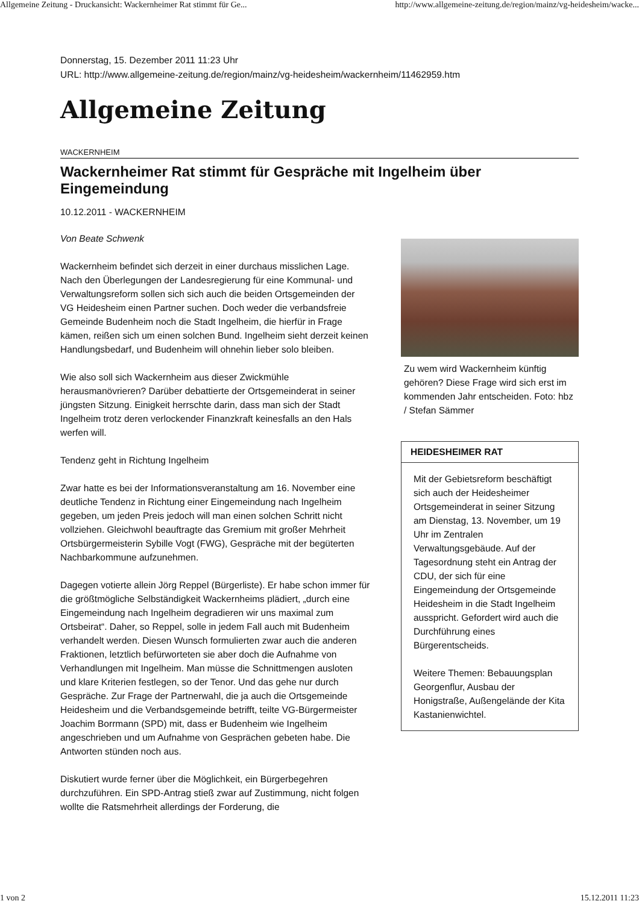Allgemeine Zeitung - Druckansicht: Wackernheimer Rat stimmt für Ge... http://www.allgemeine-zeitung.de/region/mainz/vg-heidesheim/wacke...
Donnerstag, 15. Dezember 2011 11:23 Uhr
URL: http://www.allgemeine-zeitung.de/region/mainz/vg-heidesheim/wackernheim/11462959.htm
Allgemeine Zeitung
WACKERNHEIM
Wackernheimer Rat stimmt für Gespräche mit Ingelheim über Eingemeindung
10.12.2011 - WACKERNHEIM
Von Beate Schwenk
Wackernheim befindet sich derzeit in einer durchaus misslichen Lage. Nach den Überlegungen der Landesregierung für eine Kommunal- und Verwaltungsreform sollen sich sich auch die beiden Ortsgemeinden der VG Heidesheim einen Partner suchen. Doch weder die verbandsfreie Gemeinde Budenheim noch die Stadt Ingelheim, die hierfür in Frage kämen, reißen sich um einen solchen Bund. Ingelheim sieht derzeit keinen Handlungsbedarf, und Budenheim will ohnehin lieber solo bleiben.
Wie also soll sich Wackernheim aus dieser Zwickmühle herausmanövrieren? Darüber debattierte der Ortsgemeinderat in seiner jüngsten Sitzung. Einigkeit herrschte darin, dass man sich der Stadt Ingelheim trotz deren verlockender Finanzkraft keinesfalls an den Hals werfen will.
Tendenz geht in Richtung Ingelheim
Zwar hatte es bei der Informationsveranstaltung am 16. November eine deutliche Tendenz in Richtung einer Eingemeindung nach Ingelheim gegeben, um jeden Preis jedoch will man einen solchen Schritt nicht vollziehen. Gleichwohl beauftragte das Gremium mit großer Mehrheit Ortsbürgermeisterin Sybille Vogt (FWG), Gespräche mit der begüterten Nachbarkommune aufzunehmen.
Dagegen votierte allein Jörg Reppel (Bürgerliste). Er habe schon immer für die größtmögliche Selbständigkeit Wackernheims plädiert, „durch eine Eingemeindung nach Ingelheim degradieren wir uns maximal zum Ortsbeirat“. Daher, so Reppel, solle in jedem Fall auch mit Budenheim verhandelt werden. Diesen Wunsch formulierten zwar auch die anderen Fraktionen, letztlich befürworteten sie aber doch die Aufnahme von Verhandlungen mit Ingelheim. Man müsse die Schnittmengen ausloten und klare Kriterien festlegen, so der Tenor. Und das gehe nur durch Gespräche. Zur Frage der Partnerwahl, die ja auch die Ortsgemeinde Heidesheim und die Verbandsgemeinde betrifft, teilte VG-Bürgermeister Joachim Borrmann (SPD) mit, dass er Budenheim wie Ingelheim angeschrieben und um Aufnahme von Gesprächen gebeten habe. Die Antworten stünden noch aus.
Diskutiert wurde ferner über die Möglichkeit, ein Bürgerbegehren durchzuführen. Ein SPD-Antrag stieß zwar auf Zustimmung, nicht folgen wollte die Ratsmehrheit allerdings der Forderung, die
Zu wem wird Wackernheim künftig gehören? Diese Frage wird sich erst im kommenden Jahr entscheiden. Foto: hbz / Stefan Sämmer
HEIDESHEIMER RAT
Mit der Gebietsreform beschäftigt sich auch der Heidesheimer Ortsgemeinderat in seiner Sitzung am Dienstag, 13. November, um 19 Uhr im Zentralen Verwaltungsgebäude. Auf der Tagesordnung steht ein Antrag der CDU, der sich für eine Eingemeindung der Ortsgemeinde Heidesheim in die Stadt Ingelheim ausspricht. Gefordert wird auch die Durchführung eines Bürgerentscheids.
Weitere Themen: Bebauungsplan Georgenflur, Ausbau der Honigstraße, Außengelände der Kita Kastanienwichtel.
1 von 2 15.12.2011 11:23